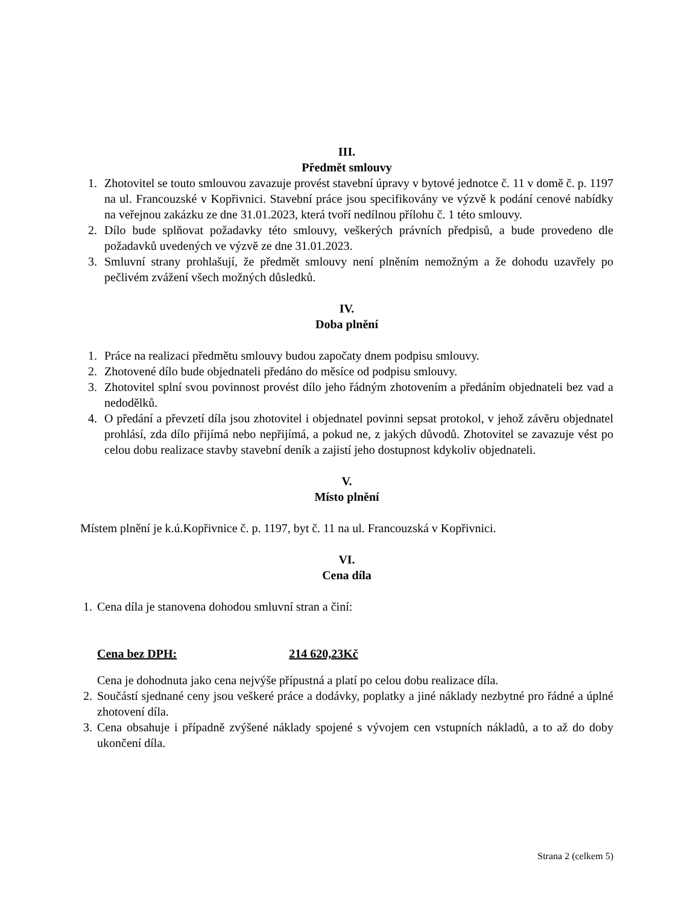III.
Předmět smlouvy
1. Zhotovitel se touto smlouvou zavazuje provést stavební úpravy v bytové jednotce č. 11 v domě č. p. 1197 na ul. Francouzské v Kopřivnici. Stavební práce jsou specifikovány ve výzvě k podání cenové nabídky na veřejnou zakázku ze dne 31.01.2023, která tvoří nedílnou přílohu č. 1 této smlouvy.
2. Dílo bude splňovat požadavky této smlouvy, veškerých právních předpisů, a bude provedeno dle požadavků uvedených ve výzvě ze dne 31.01.2023.
3. Smluvní strany prohlašují, že předmět smlouvy není plněním nemožným a že dohodu uzavřely po pečlivém zvážení všech možných důsledků.
IV.
Doba plnění
1. Práce na realizaci předmětu smlouvy budou započaty dnem podpisu smlouvy.
2. Zhotovené dílo bude objednateli předáno do měsíce od podpisu smlouvy.
3. Zhotovitel splní svou povinnost provést dílo jeho řádným zhotovením a předáním objednateli bez vad a nedodělků.
4. O předání a převzetí díla jsou zhotovitel i objednatel povinni sepsat protokol, v jehož závěru objednatel prohlásí, zda dílo přijímá nebo nepřijímá, a pokud ne, z jakých důvodů. Zhotovitel se zavazuje vést po celou dobu realizace stavby stavební deník a zajistí jeho dostupnost kdykoliv objednateli.
V.
Místo plnění
Místem plnění je k.ú.Kopřivnice č. p. 1197, byt č. 11 na ul. Francouzská v Kopřivnici.
VI.
Cena díla
1. Cena díla je stanovena dohodou smluvní stran a činí:
Cena bez DPH: 214 620,23Kč
Cena je dohodnuta jako cena nejvýše přípustná a platí po celou dobu realizace díla.
2. Součástí sjednané ceny jsou veškeré práce a dodávky, poplatky a jiné náklady nezbytné pro řádné a úplné zhotovení díla.
3. Cena obsahuje i případně zvýšené náklady spojené s vývojem cen vstupních nákladů, a to až do doby ukončení díla.
Strana 2 (celkem 5)